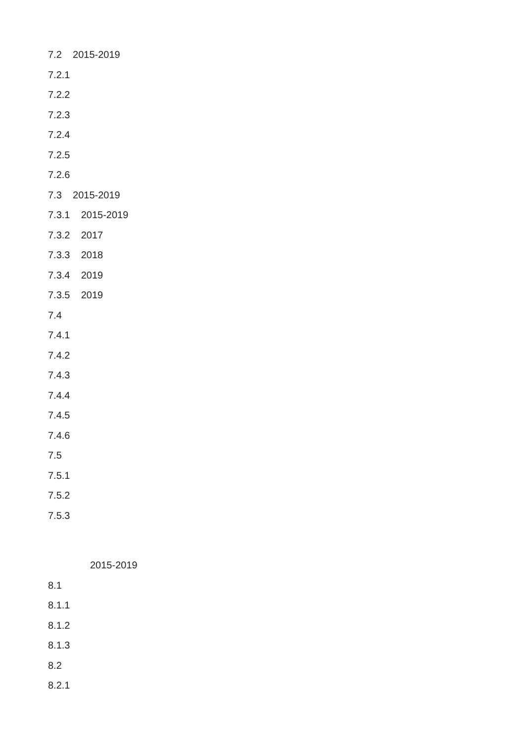7.2 2015-2019
7.2.1
7.2.2
7.2.3
7.2.4
7.2.5
7.2.6
7.3 2015-2019
7.3.1 2015-2019
7.3.2 2017
7.3.3 2018
7.3.4 2019
7.3.5 2019
7.4
7.4.1
7.4.2
7.4.3
7.4.4
7.4.5
7.4.6
7.5
7.5.1
7.5.2
7.5.3
2015-2019
8.1
8.1.1
8.1.2
8.1.3
8.2
8.2.1